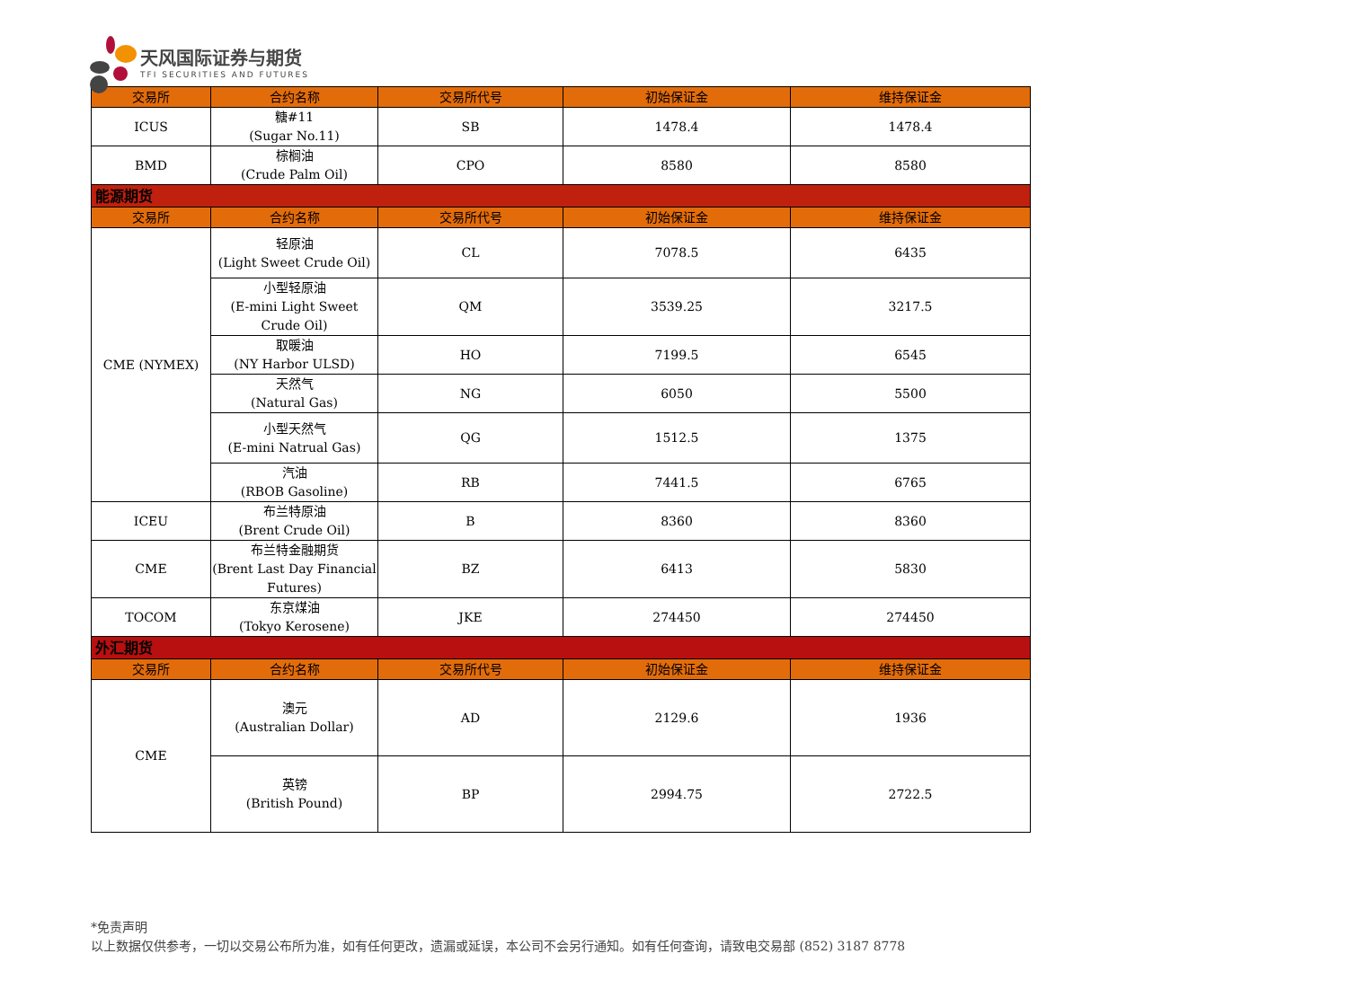天风国际证券与期货
TFI SECURITIES AND FUTURES
| 交易所 | 合约名称 | 交易所代号 | 初始保证金 | 维持保证金 |
| --- | --- | --- | --- | --- |
| ICUS | 糖#11 (Sugar No.11) | SB | 1478.4 | 1478.4 |
| BMD | 棕榈油 (Crude Palm Oil) | CPO | 8580 | 8580 |
| 能源期货 | | | | |
| 交易所 | 合约名称 | 交易所代号 | 初始保证金 | 维持保证金 |
| CME (NYMEX) | 轻原油 (Light Sweet Crude Oil) | CL | 7078.5 | 6435 |
| | 小型轻原油 (E-mini Light Sweet Crude Oil) | QM | 3539.25 | 3217.5 |
| | 取暖油 (NY Harbor ULSD) | HO | 7199.5 | 6545 |
| | 天然气 (Natural Gas) | NG | 6050 | 5500 |
| | 小型天然气 (E-mini Natrual Gas) | QG | 1512.5 | 1375 |
| | 汽油 (RBOB Gasoline) | RB | 7441.5 | 6765 |
| ICEU | 布兰特原油 (Brent Crude Oil) | B | 8360 | 8360 |
| CME | 布兰特金融期货 (Brent Last Day Financial Futures) | BZ | 6413 | 5830 |
| TOCOM | 东京煤油 (Tokyo Kerosene) | JKE | 274450 | 274450 |
| 外汇期货 | | | | |
| 交易所 | 合约名称 | 交易所代号 | 初始保证金 | 维持保证金 |
| CME | 澳元 (Australian Dollar) | AD | 2129.6 | 1936 |
| | 英镑 (British Pound) | BP | 2994.75 | 2722.5 |
*免责声明
以上数据仅供参考，一切以交易公布所为准，如有任何更改，遗漏或延误，本公司不会另行通知。如有任何查询，请致电交易部 (852) 3187 8778